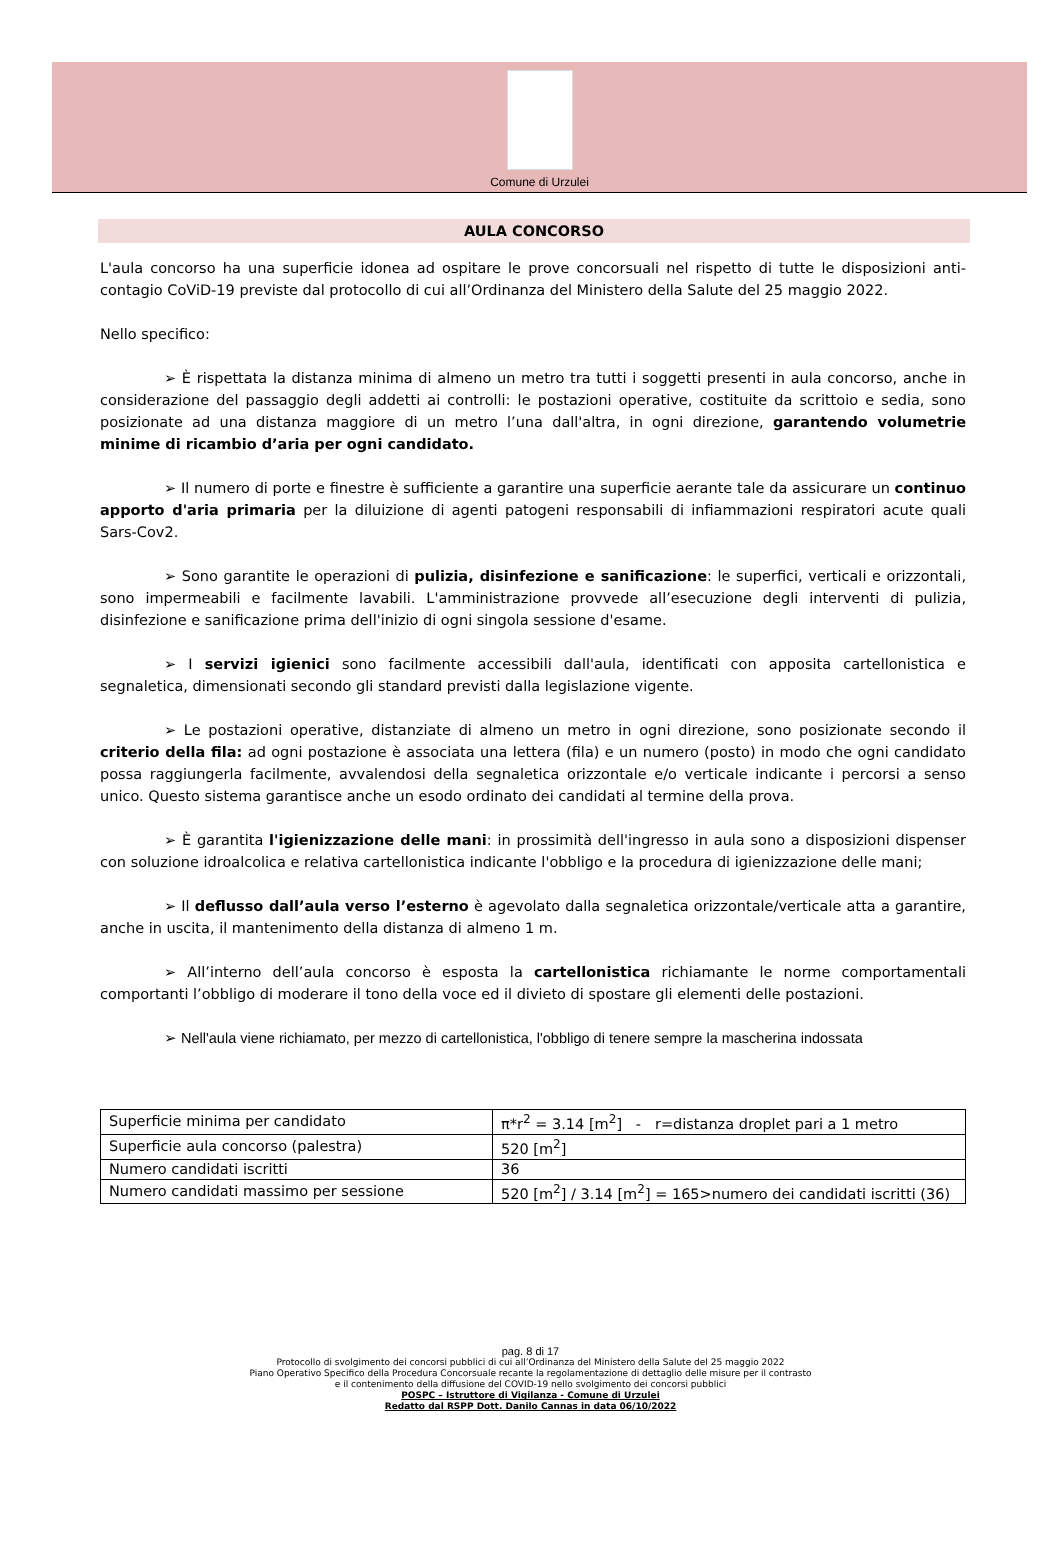Comune di Urzulei
AULA CONCORSO
L'aula concorso ha una superficie idonea ad ospitare le prove concorsuali nel rispetto di tutte le disposizioni anti-contagio CoViD-19 previste dal protocollo di cui all’Ordinanza del Ministero della Salute del 25 maggio 2022.
Nello specifico:
➢ È rispettata la distanza minima di almeno un metro tra tutti i soggetti presenti in aula concorso, anche in considerazione del passaggio degli addetti ai controlli: le postazioni operative, costituite da scrittoio e sedia, sono posizionate ad una distanza maggiore di un metro l’una dall'altra, in ogni direzione, garantendo volumetrie minime di ricambio d’aria per ogni candidato.
➢ Il numero di porte e finestre è sufficiente a garantire una superficie aerante tale da assicurare un continuo apporto d'aria primaria per la diluizione di agenti patogeni responsabili di infiammazioni respiratori acute quali Sars-Cov2.
➢ Sono garantite le operazioni di pulizia, disinfezione e sanificazione: le superfici, verticali e orizzontali, sono impermeabili e facilmente lavabili. L'amministrazione provvede all’esecuzione degli interventi di pulizia, disinfezione e sanificazione prima dell'inizio di ogni singola sessione d'esame.
➢ I servizi igienici sono facilmente accessibili dall'aula, identificati con apposita cartellonistica e segnaletica, dimensionati secondo gli standard previsti dalla legislazione vigente.
➢ Le postazioni operative, distanziate di almeno un metro in ogni direzione, sono posizionate secondo il criterio della fila: ad ogni postazione è associata una lettera (fila) e un numero (posto) in modo che ogni candidato possa raggiungerla facilmente, avvalendosi della segnaletica orizzontale e/o verticale indicante i percorsi a senso unico. Questo sistema garantisce anche un esodo ordinato dei candidati al termine della prova.
➢ È garantita l'igienizzazione delle mani: in prossimità dell'ingresso in aula sono a disposizioni dispenser con soluzione idroalcolica e relativa cartellonistica indicante l'obbligo e la procedura di igienizzazione delle mani;
➢ Il deflusso dall’aula verso l’esterno è agevolato dalla segnaletica orizzontale/verticale atta a garantire, anche in uscita, il mantenimento della distanza di almeno 1 m.
➢ All’interno dell’aula concorso è esposta la cartellonistica richiamante le norme comportamentali comportanti l’obbligo di moderare il tono della voce ed il divieto di spostare gli elementi delle postazioni.
➢ Nell'aula viene richiamato, per mezzo di cartellonistica, l'obbligo di tenere sempre la mascherina indossata
| Superficie minima per candidato | π*r<sup>2</sup> = 3.14 [m<sup>2</sup>] - r=distanza droplet pari a 1 metro |
| Superficie aula concorso (palestra) | 520 [m<sup>2</sup>] |
| Numero candidati iscritti | 36 |
| Numero candidati massimo per sessione | 520 [m<sup>2</sup>] / 3.14 [m<sup>2</sup>] = 165>numero dei candidati iscritti (36) |
pag. 8 di 17
Protocollo di svolgimento dei concorsi pubblici di cui all’Ordinanza del Ministero della Salute del 25 maggio 2022
Piano Operativo Specifico della Procedura Concorsuale recante la regolamentazione di dettaglio delle misure per il contrasto
e il contenimento della diffusione del COVID-19 nello svolgimento dei concorsi pubblici
POSPC – Istruttore di Vigilanza - Comune di Urzulei
Redatto dal RSPP Dott. Danilo Cannas in data 06/10/2022